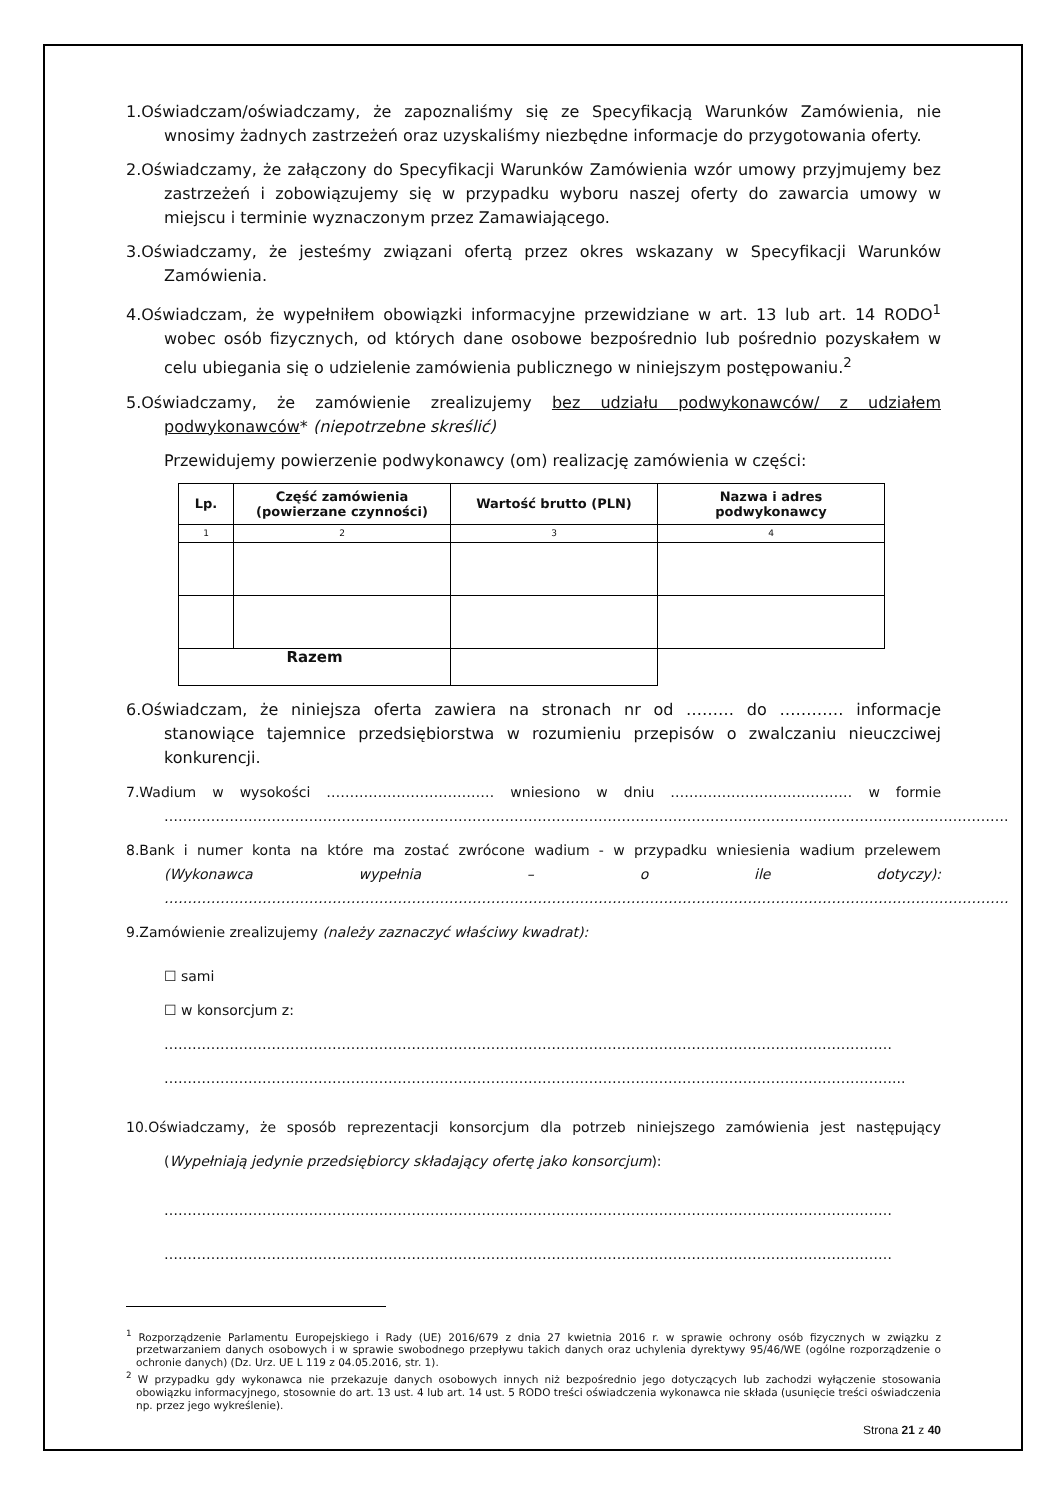1.Oświadczam/oświadczamy, że zapoznaliśmy się ze Specyfikacją Warunków Zamówienia, nie wnosimy żadnych zastrzeżeń oraz uzyskaliśmy niezbędne informacje do przygotowania oferty.
2.Oświadczamy, że załączony do Specyfikacji Warunków Zamówienia wzór umowy przyjmujemy bez zastrzeżeń i zobowiązujemy się w przypadku wyboru naszej oferty do zawarcia umowy w miejscu i terminie wyznaczonym przez Zamawiającego.
3.Oświadczamy, że jesteśmy związani ofertą przez okres wskazany w Specyfikacji Warunków Zamówienia.
4.Oświadczam, że wypełniłem obowiązki informacyjne przewidziane w art. 13 lub art. 14 RODO<sup>1</sup> wobec osób fizycznych, od których dane osobowe bezpośrednio lub pośrednio pozyskałem w celu ubiegania się o udzielenie zamówienia publicznego w niniejszym postępowaniu.<sup>2</sup>
5.Oświadczamy, że zamówienie zrealizujemy bez udziału podwykonawców/ z udziałem podwykonawców* (niepotrzebne skreślić)
Przewidujemy powierzenie podwykonawcy (om) realizację zamówienia w części:
| Lp. | Część zamówienia (powierzane czynności) | Wartość brutto (PLN) | Nazwa i adres podwykonawcy |
| --- | --- | --- | --- |
| 1 | 2 | 3 | 4 |
| Razem | | | |
6.Oświadczam, że niniejsza oferta zawiera na stronach nr od ……… do ………… informacje stanowiące tajemnice przedsiębiorstwa w rozumieniu przepisów o zwalczaniu nieuczciwej konkurencji.
7.Wadium w wysokości ……………………………… wniesiono w dniu ………………………………… w formie ……………………………………………………………………………………………………………………………………………………………….
8.Bank i numer konta na które ma zostać zwrócone wadium - w przypadku wniesienia wadium przelewem (Wykonawca wypełnia – o ile dotyczy): ……………………………………………………………………………………………………………………………………………………………….
9.Zamówienie zrealizujemy (należy zaznaczyć właściwy kwadrat):
☐ sami
☐ w konsorcjum z:
…………………………………………………………………………………………………………………………………………
…………………………………………………………………………………………………………………………………………...
10.Oświadczamy, że sposób reprezentacji konsorcjum dla potrzeb niniejszego zamówienia jest następujący (Wypełniają jedynie przedsiębiorcy składający ofertę jako konsorcjum):
…………………………………………………………………………………………………………………………………………
…………………………………………………………………………………………………………………………………………
<sup>1</sup> Rozporządzenie Parlamentu Europejskiego i Rady (UE) 2016/679 z dnia 27 kwietnia 2016 r. w sprawie ochrony osób fizycznych w związku z przetwarzaniem danych osobowych i w sprawie swobodnego przepływu takich danych oraz uchylenia dyrektywy 95/46/WE (ogólne rozporządzenie o ochronie danych) (Dz. Urz. UE L 119 z 04.05.2016, str. 1).
<sup>2</sup> W przypadku gdy wykonawca nie przekazuje danych osobowych innych niż bezpośrednio jego dotyczących lub zachodzi wyłączenie stosowania obowiązku informacyjnego, stosownie do art. 13 ust. 4 lub art. 14 ust. 5 RODO treści oświadczenia wykonawca nie składa (usunięcie treści oświadczenia np. przez jego wykreślenie).
Strona 21 z 40